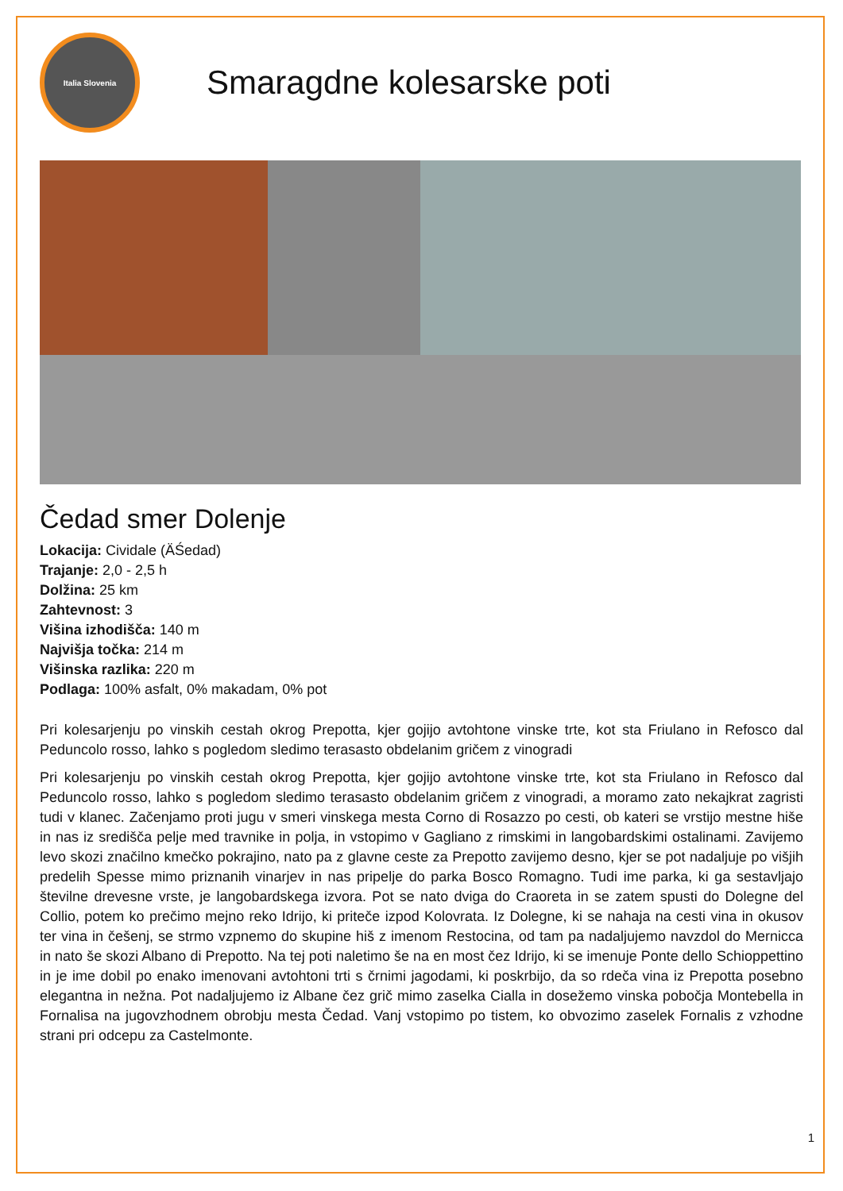Italia Slovenia
Smaragdne kolesarske poti
Čedad smer Dolenje
Lokacija: Cividale (ÄŚedad)
Trajanje: 2,0 - 2,5 h
Dolžina: 25 km
Zahtevnost: 3
Višina izhodišča: 140 m
Najvišja točka: 214 m
Višinska razlika: 220 m
Podlaga: 100% asfalt, 0% makadam, 0% pot
Pri kolesarjenju po vinskih cestah okrog Prepotta, kjer gojijo avtohtone vinske trte, kot sta Friulano in Refosco dal Peduncolo rosso, lahko s pogledom sledimo terasasto obdelanim gričem z vinogradi
Pri kolesarjenju po vinskih cestah okrog Prepotta, kjer gojijo avtohtone vinske trte, kot sta Friulano in Refosco dal Peduncolo rosso, lahko s pogledom sledimo terasasto obdelanim gričem z vinogradi, a moramo zato nekajkrat zagristi tudi v klanec. Začenjamo proti jugu v smeri vinskega mesta Corno di Rosazzo po cesti, ob kateri se vrstijo mestne hiše in nas iz središča pelje med travnike in polja, in vstopimo v Gagliano z rimskimi in langobardskimi ostalinami. Zavijemo levo skozi značilno kmečko pokrajino, nato pa z glavne ceste za Prepotto zavijemo desno, kjer se pot nadaljuje po višjih predelih Spesse mimo priznanih vinarjev in nas pripelje do parka Bosco Romagno. Tudi ime parka, ki ga sestavljajo številne drevesne vrste, je langobardskega izvora. Pot se nato dviga do Craoreta in se zatem spusti do Dolegne del Collio, potem ko prečimo mejno reko Idrijo, ki priteče izpod Kolovrata. Iz Dolegne, ki se nahaja na cesti vina in okusov ter vina in češenj, se strmo vzpnemo do skupine hiš z imenom Restocina, od tam pa nadaljujemo navzdol do Mernicca in nato še skozi Albano di Prepotto. Na tej poti naletimo še na en most čez Idrijo, ki se imenuje Ponte dello Schioppettino in je ime dobil po enako imenovani avtohtoni trti s črnimi jagodami, ki poskrbijo, da so rdeča vina iz Prepotta posebno elegantna in nežna. Pot nadaljujemo iz Albane čez grič mimo zaselka Cialla in dosežemo vinska pobočja Montebella in Fornalisa na jugovzhodnem obrobju mesta Čedad. Vanj vstopimo po tistem, ko obvozimo zaselek Fornalis z vzhodne strani pri odcepu za Castelmonte.
1